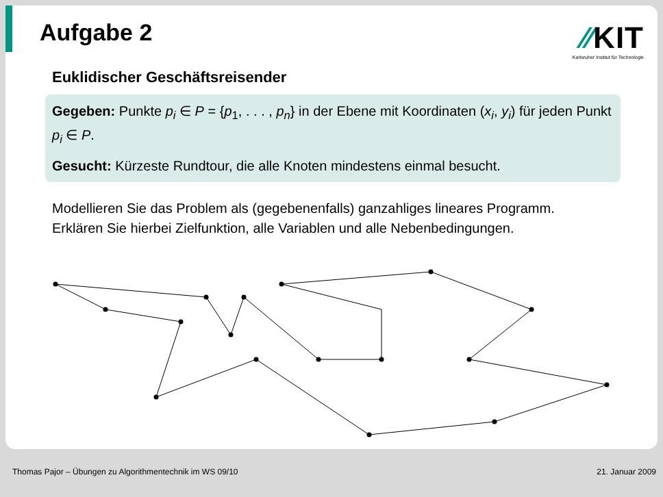Aufgabe 2
⁄⁄KIT
Karlsruher Institut für Technologie
Euklidischer Geschäftsreisender
Gegeben: Punkte p<sub>i</sub> ∈ P = {p<sub>1</sub>, . . . , p<sub>n</sub>} in der Ebene mit Koordinaten (x<sub>i</sub>, y<sub>i</sub>) für jeden Punkt p<sub>i</sub> ∈ P.
Gesucht: Kürzeste Rundtour, die alle Knoten mindestens einmal besucht.
Modellieren Sie das Problem als (gegebenenfalls) ganzahliges lineares Programm. Erklären Sie hierbei Zielfunktion, alle Variablen und alle Nebenbedingungen.
Thomas Pajor – Übungen zu Algorithmentechnik im WS 09/10 21. Januar 2009